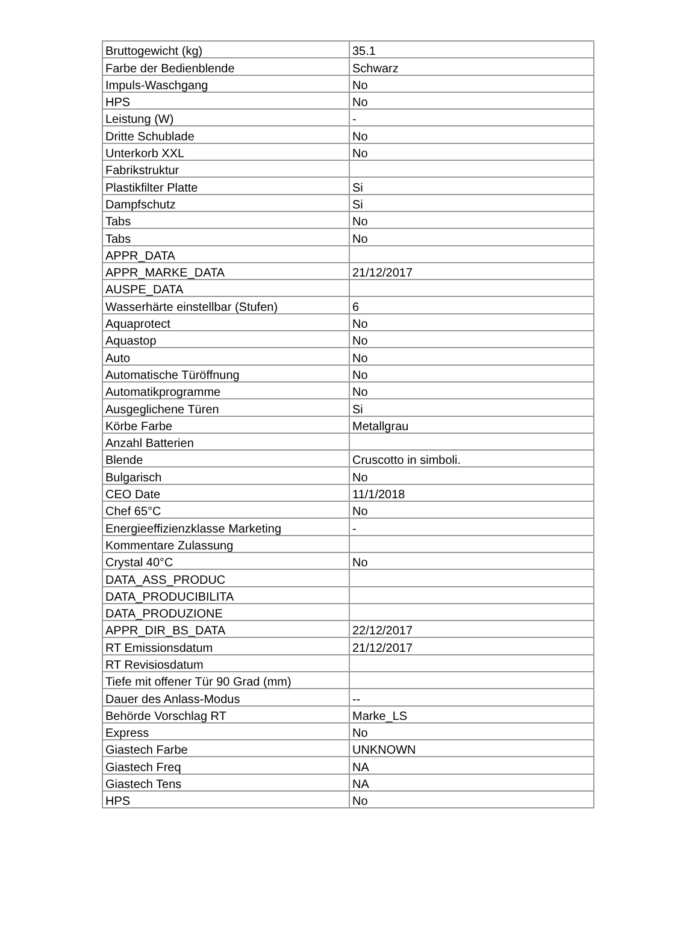| Bruttogewicht (kg) | 35.1 |
| Farbe der Bedienblende | Schwarz |
| Impuls-Waschgang | No |
| HPS | No |
| Leistung (W) | - |
| Dritte Schublade | No |
| Unterkorb XXL | No |
| Fabrikstruktur | |
| Plastikfilter Platte | Si |
| Dampfschutz | Si |
| Tabs | No |
| Tabs | No |
| APPR_DATA | |
| APPR_MARKE_DATA | 21/12/2017 |
| AUSPE_DATA | |
| Wasserhärte einstellbar (Stufen) | 6 |
| Aquaprotect | No |
| Aquastop | No |
| Auto | No |
| Automatische Türöffnung | No |
| Automatikprogramme | No |
| Ausgeglichene Türen | Si |
| Körbe Farbe | Metallgrau |
| Anzahl Batterien | |
| Blende | Cruscotto in simboli. |
| Bulgarisch | No |
| CEO Date | 11/1/2018 |
| Chef 65°C | No |
| Energieeffizienzklasse Marketing | - |
| Kommentare Zulassung | |
| Crystal 40°C | No |
| DATA_ASS_PRODUC | |
| DATA_PRODUCIBILITA | |
| DATA_PRODUZIONE | |
| APPR_DIR_BS_DATA | 22/12/2017 |
| RT Emissionsdatum | 21/12/2017 |
| RT Revisiosdatum | |
| Tiefe mit offener Tür 90 Grad (mm) | |
| Dauer des Anlass-Modus | -- |
| Behörde Vorschlag RT | Marke_LS |
| Express | No |
| Giastech Farbe | UNKNOWN |
| Giastech Freq | NA |
| Giastech Tens | NA |
| HPS | No |